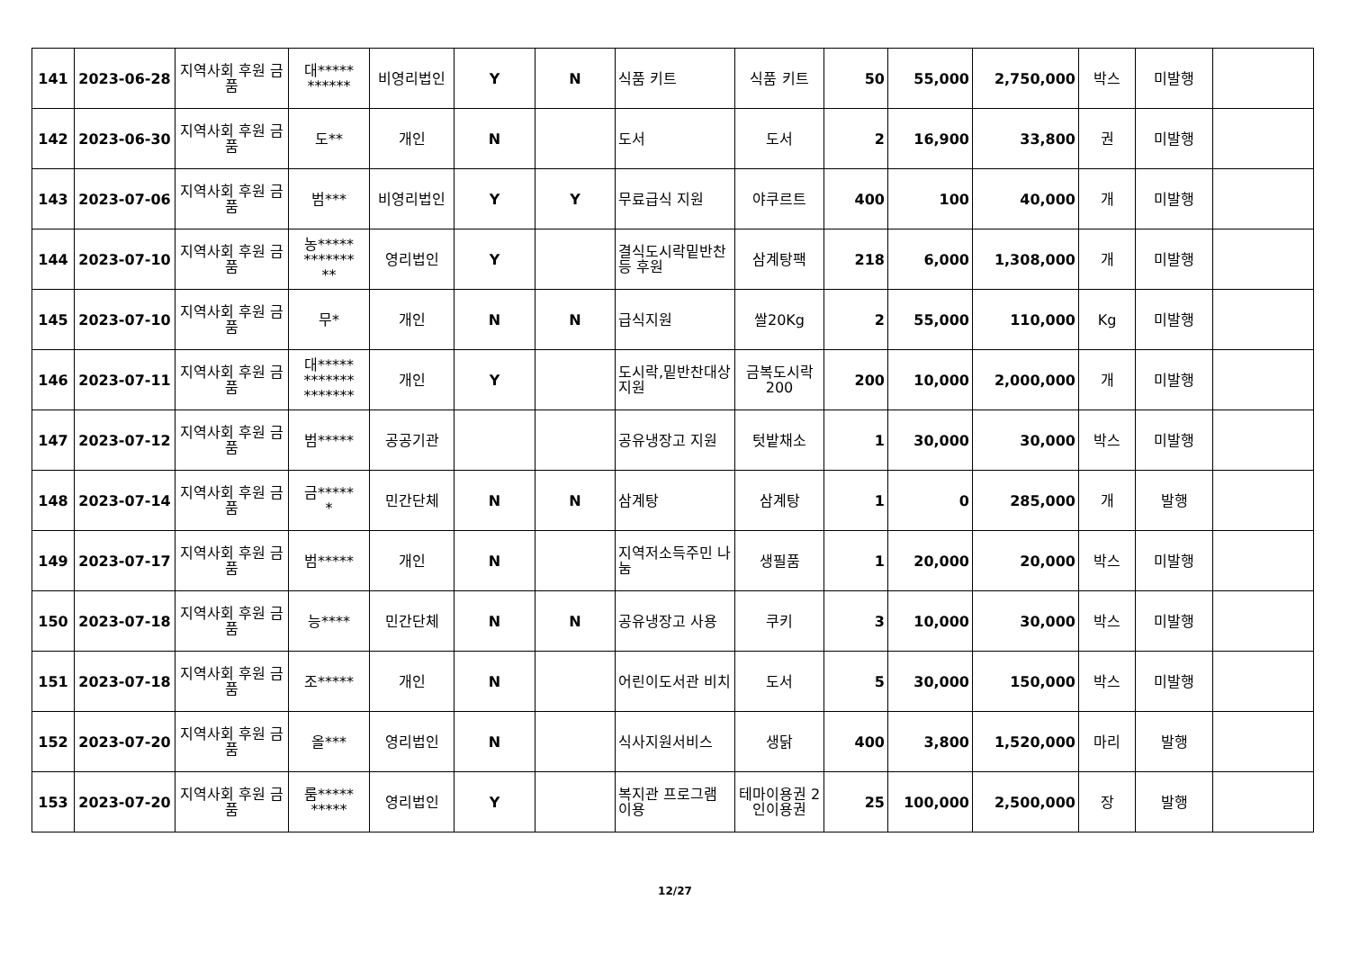| 141 | 2023-06-28 | 지역사회 후원 금품 | 대***** ****** | 비영리법인 | Y | N | 식품 키트 | 식품 키트 | 50 | 55,000 | 2,750,000 | 박스 | 미발행 | |
| 142 | 2023-06-30 | 지역사회 후원 금품 | 도** | 개인 | N | | 도서 | 도서 | 2 | 16,900 | 33,800 | 권 | 미발행 | |
| 143 | 2023-07-06 | 지역사회 후원 금품 | 범*** | 비영리법인 | Y | Y | 무료급식 지원 | 야쿠르트 | 400 | 100 | 40,000 | 개 | 미발행 | |
| 144 | 2023-07-10 | 지역사회 후원 금품 | 농***** ******* ** | 영리법인 | Y | | 결식도시락밑반찬 등 후원 | 삼계탕팩 | 218 | 6,000 | 1,308,000 | 개 | 미발행 | |
| 145 | 2023-07-10 | 지역사회 후원 금품 | 무* | 개인 | N | N | 급식지원 | 쌀20Kg | 2 | 55,000 | 110,000 | Kg | 미발행 | |
| 146 | 2023-07-11 | 지역사회 후원 금품 | 대***** ******* ******* | 개인 | Y | | 도시락,밑반찬대상 지원 | 금복도시락 200 | 200 | 10,000 | 2,000,000 | 개 | 미발행 | |
| 147 | 2023-07-12 | 지역사회 후원 금품 | 범***** | 공공기관 | | | 공유냉장고 지원 | 텃밭채소 | 1 | 30,000 | 30,000 | 박스 | 미발행 | |
| 148 | 2023-07-14 | 지역사회 후원 금품 | 금***** * | 민간단체 | N | N | 삼계탕 | 삼계탕 | 1 | 0 | 285,000 | 개 | 발행 | |
| 149 | 2023-07-17 | 지역사회 후원 금품 | 범***** | 개인 | N | | 지역저소득주민 나눔 | 생필품 | 1 | 20,000 | 20,000 | 박스 | 미발행 | |
| 150 | 2023-07-18 | 지역사회 후원 금품 | 능**** | 민간단체 | N | N | 공유냉장고 사용 | 쿠키 | 3 | 10,000 | 30,000 | 박스 | 미발행 | |
| 151 | 2023-07-18 | 지역사회 후원 금품 | 조***** | 개인 | N | | 어린이도서관 비치 | 도서 | 5 | 30,000 | 150,000 | 박스 | 미발행 | |
| 152 | 2023-07-20 | 지역사회 후원 금품 | 올*** | 영리법인 | N | | 식사지원서비스 | 생닭 | 400 | 3,800 | 1,520,000 | 마리 | 발행 | |
| 153 | 2023-07-20 | 지역사회 후원 금품 | 룸***** ***** | 영리법인 | Y | | 복지관 프로그램 이용 | 테마이용권 2인이용권 | 25 | 100,000 | 2,500,000 | 장 | 발행 | |
12/27